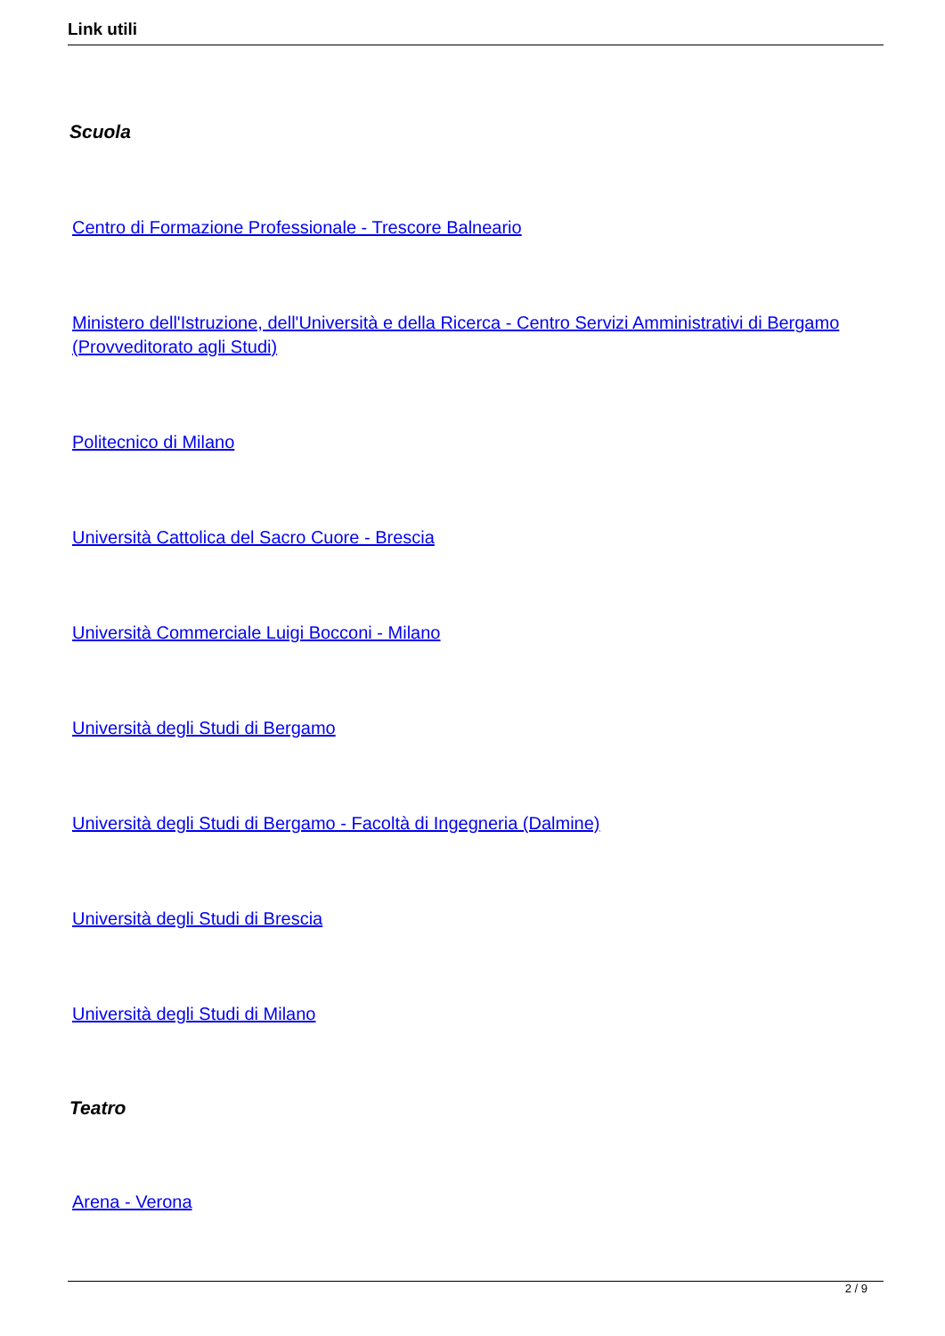Link utili
Scuola
Centro di Formazione Professionale - Trescore Balneario
Ministero dell'Istruzione, dell'Università e della Ricerca - Centro Servizi Amministrativi di Bergamo (Provveditorato agli Studi)
Politecnico di Milano
Università Cattolica del Sacro Cuore - Brescia
Università Commerciale Luigi Bocconi - Milano
Università degli Studi di Bergamo
Università degli Studi di Bergamo - Facoltà di Ingegneria (Dalmine)
Università degli Studi di Brescia
Università degli Studi di Milano
Teatro
Arena - Verona
2 / 9